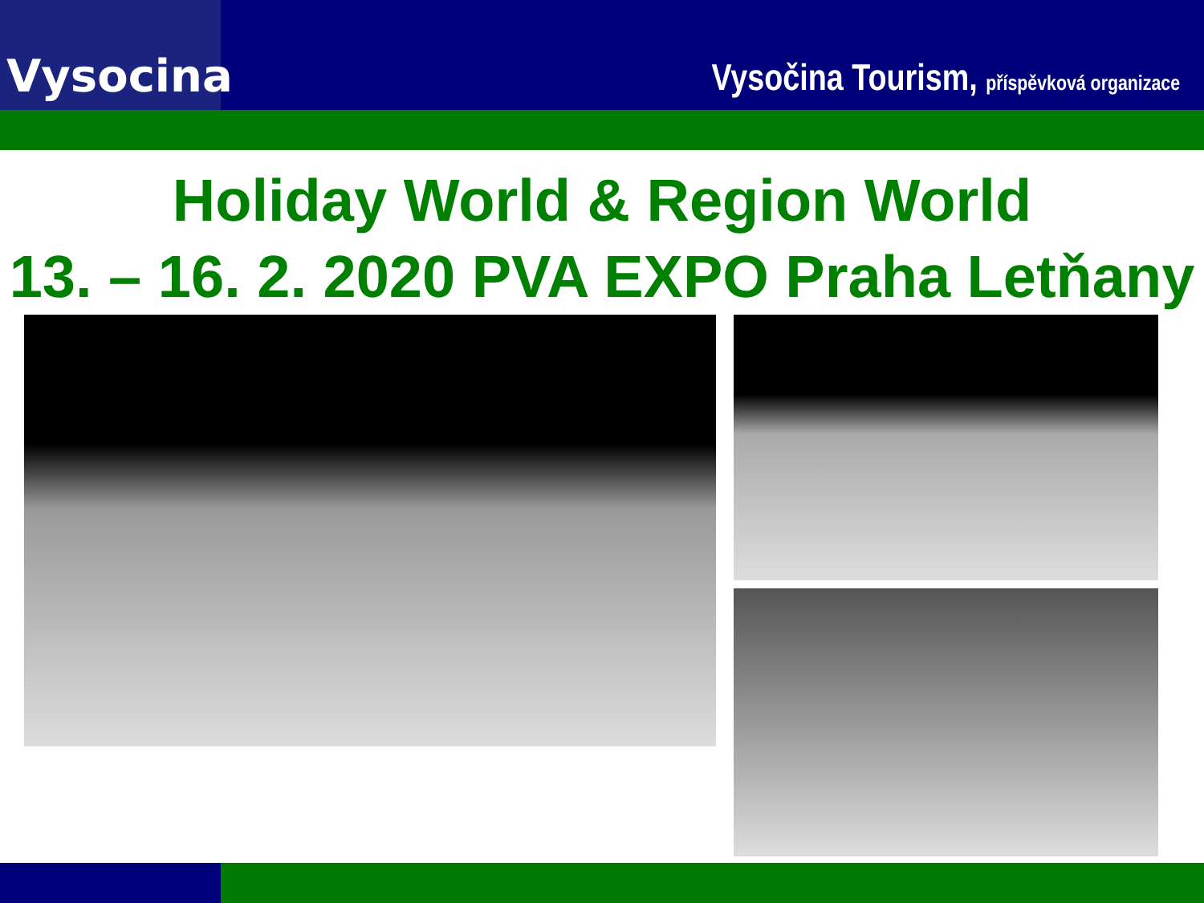Vysocina
Vysočina Tourism, příspěvková organizace
Holiday World & Region World
13. – 16. 2. 2020 PVA EXPO Praha Letňany